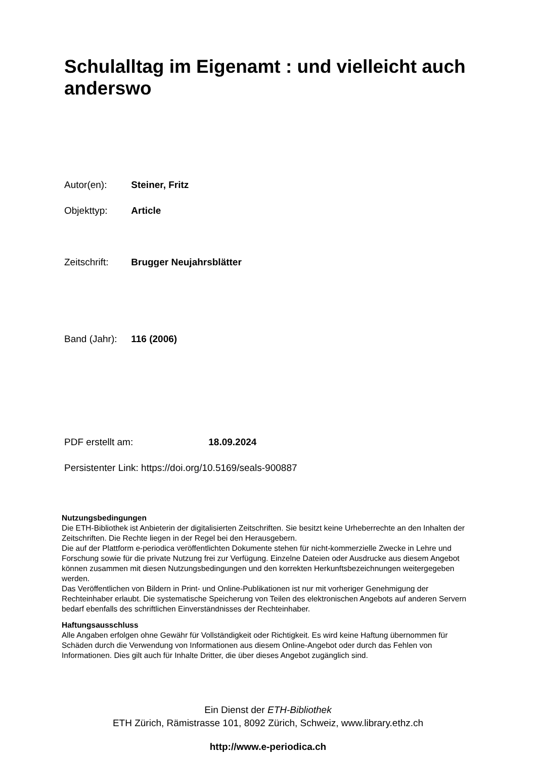Schulalltag im Eigenamt : und vielleicht auch anderswo
Autor(en): Steiner, Fritz
Objekttyp: Article
Zeitschrift: Brugger Neujahrsblätter
Band (Jahr): 116 (2006)
PDF erstellt am: 18.09.2024
Persistenter Link: https://doi.org/10.5169/seals-900887
Nutzungsbedingungen
Die ETH-Bibliothek ist Anbieterin der digitalisierten Zeitschriften. Sie besitzt keine Urheberrechte an den Inhalten der Zeitschriften. Die Rechte liegen in der Regel bei den Herausgebern.
Die auf der Plattform e-periodica veröffentlichten Dokumente stehen für nicht-kommerzielle Zwecke in Lehre und Forschung sowie für die private Nutzung frei zur Verfügung. Einzelne Dateien oder Ausdrucke aus diesem Angebot können zusammen mit diesen Nutzungsbedingungen und den korrekten Herkunftsbezeichnungen weitergegeben werden.
Das Veröffentlichen von Bildern in Print- und Online-Publikationen ist nur mit vorheriger Genehmigung der Rechteinhaber erlaubt. Die systematische Speicherung von Teilen des elektronischen Angebots auf anderen Servern bedarf ebenfalls des schriftlichen Einverständnisses der Rechteinhaber.
Haftungsausschluss
Alle Angaben erfolgen ohne Gewähr für Vollständigkeit oder Richtigkeit. Es wird keine Haftung übernommen für Schäden durch die Verwendung von Informationen aus diesem Online-Angebot oder durch das Fehlen von Informationen. Dies gilt auch für Inhalte Dritter, die über dieses Angebot zugänglich sind.
Ein Dienst der ETH-Bibliothek
ETH Zürich, Rämistrasse 101, 8092 Zürich, Schweiz, www.library.ethz.ch
http://www.e-periodica.ch